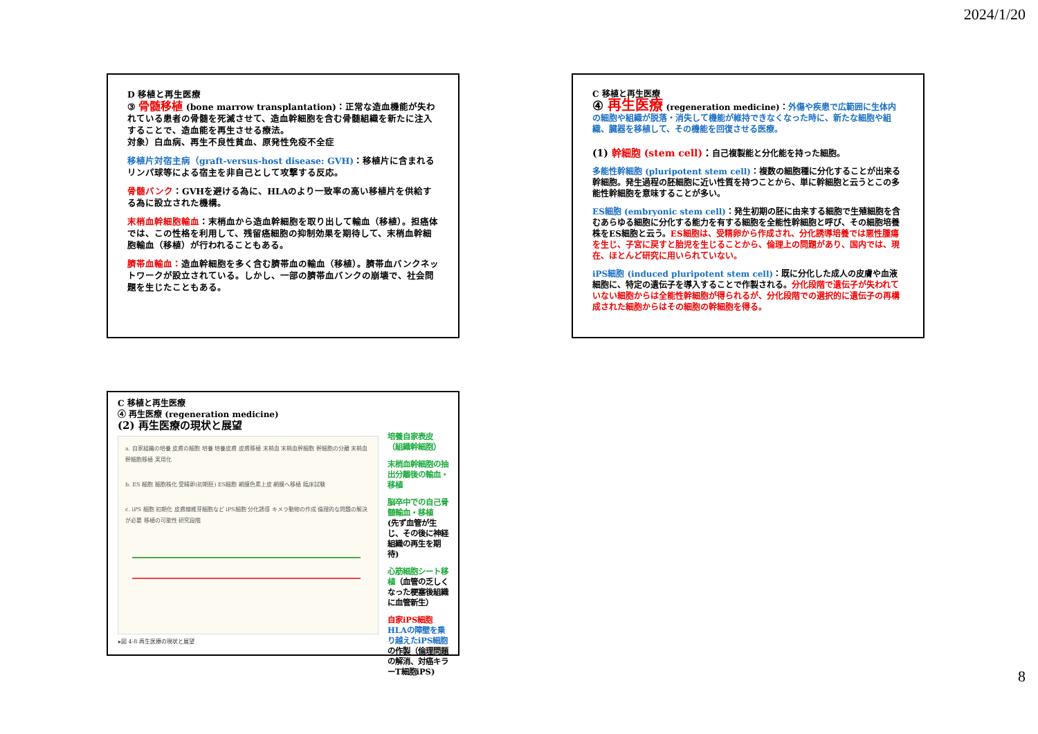2024/1/20
D 移植と再生医療
③ 骨髄移植 (bone marrow transplantation)：正常な造血機能が失われている患者の骨髄を死滅させて、造血幹細胞を含む骨髄組織を新たに注入することで、造血能を再生させる療法。
対象）白血病、再生不良性貧血、原発性免疫不全症
移植片対宿主病（graft-versus-host disease: GVH)：移植片に含まれるリンパ球等による宿主を非自己として攻撃する反応。
骨髄バンク：GVHを避ける為に、HLAのより一致率の高い移植片を供給する為に設立された機構。
末梢血幹細胞輸血：末梢血から造血幹細胞を取り出して輸血（移植）。担癌体では、この性格を利用して、残留癌細胞の抑制効果を期待して、末梢血幹細胞輸血（移植）が行われることもある。
臍帯血輸血：造血幹細胞を多く含む臍帯血の輸血（移植）。臍帯血バンクネットワークが設立されている。しかし、一部の臍帯血バンクの崩壊で、社会問題を生じたこともある。
C 移植と再生医療
④ 再生医療 (regeneration medicine)：外傷や疾患で広範囲に生体内の細胞や組織が脱落・消失して機能が維持できなくなった時に、新たな細胞や組織、臓器を移植して、その機能を回復させる医療。
(1) 幹細胞 (stem cell)：自己複製能と分化能を持った細胞。
多能性幹細胞 (pluripotent stem cell)：複数の細胞種に分化することが出来る幹細胞。発生過程の胚細胞に近い性質を持つことから、単に幹細胞と云うとこの多能性幹細胞を意味することが多い。
ES細胞 (embryonic stem cell)：発生初期の胚に由来する細胞で生殖細胞を含むあらゆる細胞に分化する能力を有する細胞を全能性幹細胞と呼び、その細胞培養株をES細胞と云う。ES細胞は、受精卵から作成され、分化誘導培養では悪性腫瘍を生じ、子宮に戻すと胎児を生じることから、倫理上の問題があり、国内では、現在、ほとんど研究に用いられていない。
iPS細胞 (induced pluripotent stem cell)：既に分化した成人の皮膚や血液細胞に、特定の遺伝子を導入することで作製される。分化段階で遺伝子が失われていない細胞からは全能性幹細胞が得られるが、分化段階での選択的に遺伝子の再構成された細胞からはその細胞の幹細胞を得る。
C 移植と再生医療
④ 再生医療 (regeneration medicine)
(2) 再生医療の現状と展望
a. 自家組織の培養 皮膚の細胞 培養 培養皮膚 皮膚移植 末梢血 末梢血幹細胞 幹細胞の分離 末梢血幹細胞移植 実用化
b. ES 細胞 細胞株化 受精卵(初期胚) ES細胞 網膜色素上皮 網膜へ移植 臨床試験
c. iPS 細胞 初期化 皮膚線維芽細胞など iPS細胞 分化誘導 キメラ動物の作成 倫理的な問題の解決が必要 移植の可能性 研究段階
▸図 4-8 再生医療の現状と展望
培養自家表皮
（組織幹細胞）
末梢血幹細胞の抽出分離後の輸血・移植
脳卒中での自己骨髄輸血・移植
(先ず血管が生じ、その後に神経組織の再生を期待)
心筋細胞シート移植（血管の乏しくなった梗塞後組織に血管新生）
自家iPS細胞
HLAの障壁を乗り越えたiPS細胞の作製（倫理問題の解消、対癌キラーT細胞iPS)
8